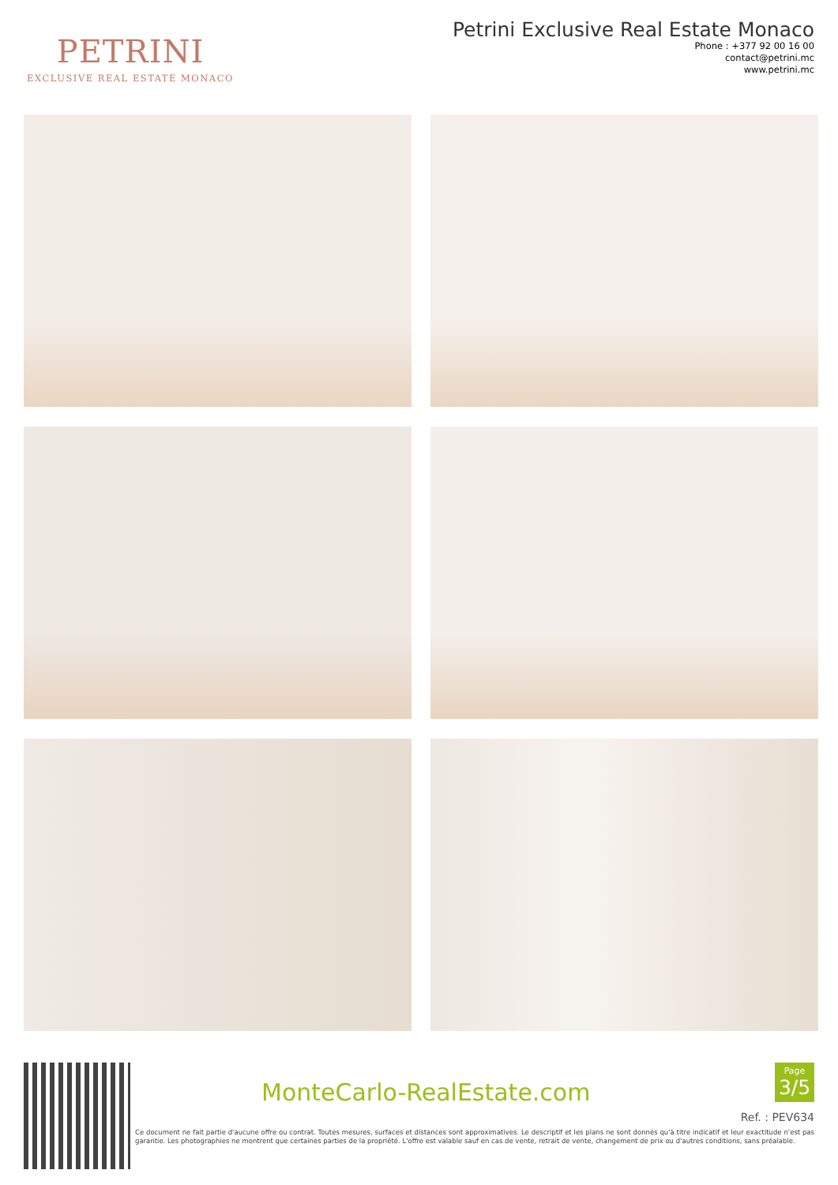PETRINI
EXCLUSIVE REAL ESTATE MONACO
Petrini Exclusive Real Estate Monaco
Phone : +377 92 00 16 00
contact@petrini.mc
www.petrini.mc
MonteCarlo-RealEstate.com
Page
3/5
Ref. : PEV634
Ce document ne fait partie d'aucune offre ou contrat. Toutes mesures, surfaces et distances sont approximatives. Le descriptif et les plans ne sont donnés qu'à titre indicatif et leur exactitude n'est pas garantie. Les photographies ne montrent que certaines parties de la propriété. L'offre est valable sauf en cas de vente, retrait de vente, changement de prix ou d'autres conditions, sans préalable.